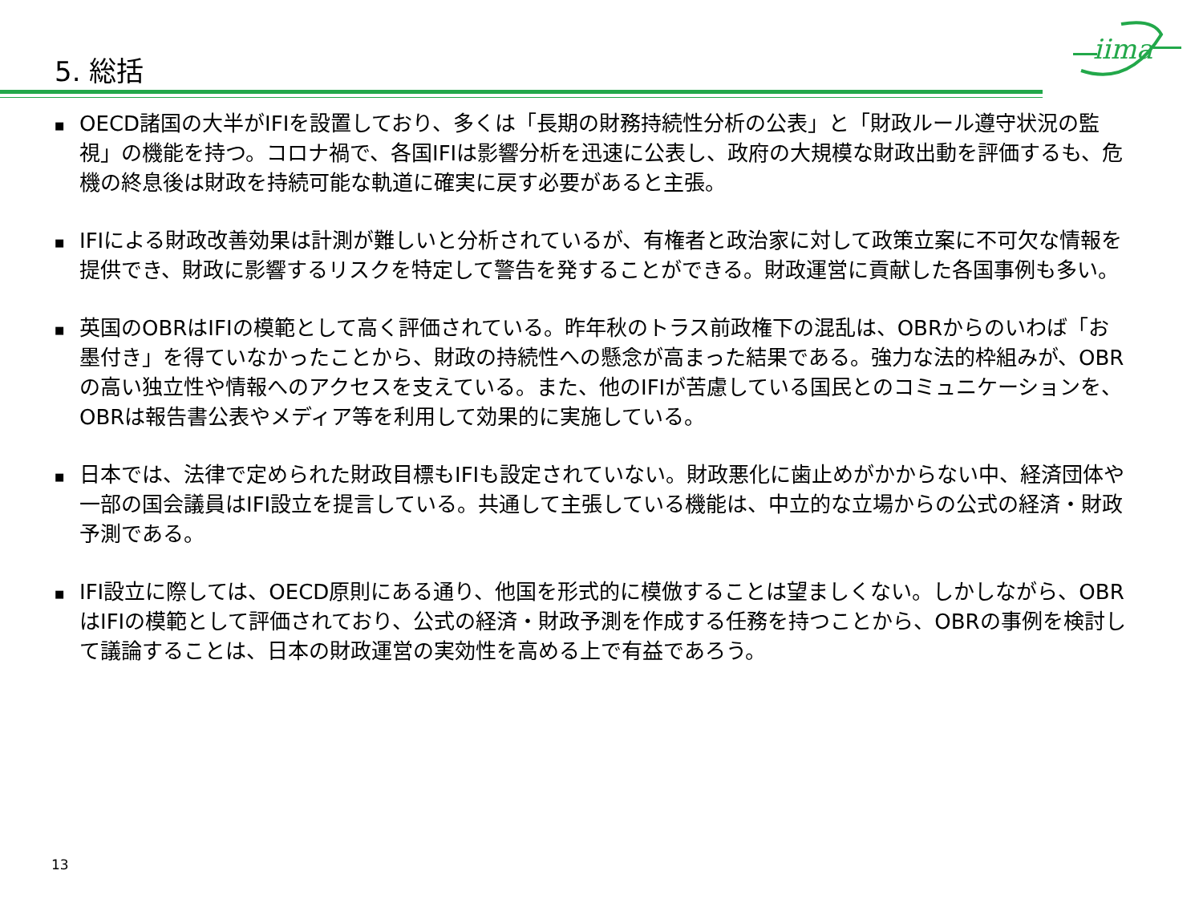iima
5. 総括
■ OECD諸国の大半がIFIを設置しており、多くは「長期の財務持続性分析の公表」と「財政ルール遵守状況の監視」の機能を持つ。コロナ禍で、各国IFIは影響分析を迅速に公表し、政府の大規模な財政出動を評価するも、危機の終息後は財政を持続可能な軌道に確実に戻す必要があると主張。
■ IFIによる財政改善効果は計測が難しいと分析されているが、有権者と政治家に対して政策立案に不可欠な情報を提供でき、財政に影響するリスクを特定して警告を発することができる。財政運営に貢献した各国事例も多い。
■ 英国のOBRはIFIの模範として高く評価されている。昨年秋のトラス前政権下の混乱は、OBRからのいわば「お墨付き」を得ていなかったことから、財政の持続性への懸念が高まった結果である。強力な法的枠組みが、OBRの高い独立性や情報へのアクセスを支えている。また、他のIFIが苦慮している国民とのコミュニケーションを、OBRは報告書公表やメディア等を利用して効果的に実施している。
■ 日本では、法律で定められた財政目標もIFIも設定されていない。財政悪化に歯止めがかからない中、経済団体や一部の国会議員はIFI設立を提言している。共通して主張している機能は、中立的な立場からの公式の経済・財政予測である。
■ IFI設立に際しては、OECD原則にある通り、他国を形式的に模倣することは望ましくない。しかしながら、OBRはIFIの模範として評価されており、公式の経済・財政予測を作成する任務を持つことから、OBRの事例を検討して議論することは、日本の財政運営の実効性を高める上で有益であろう。
13